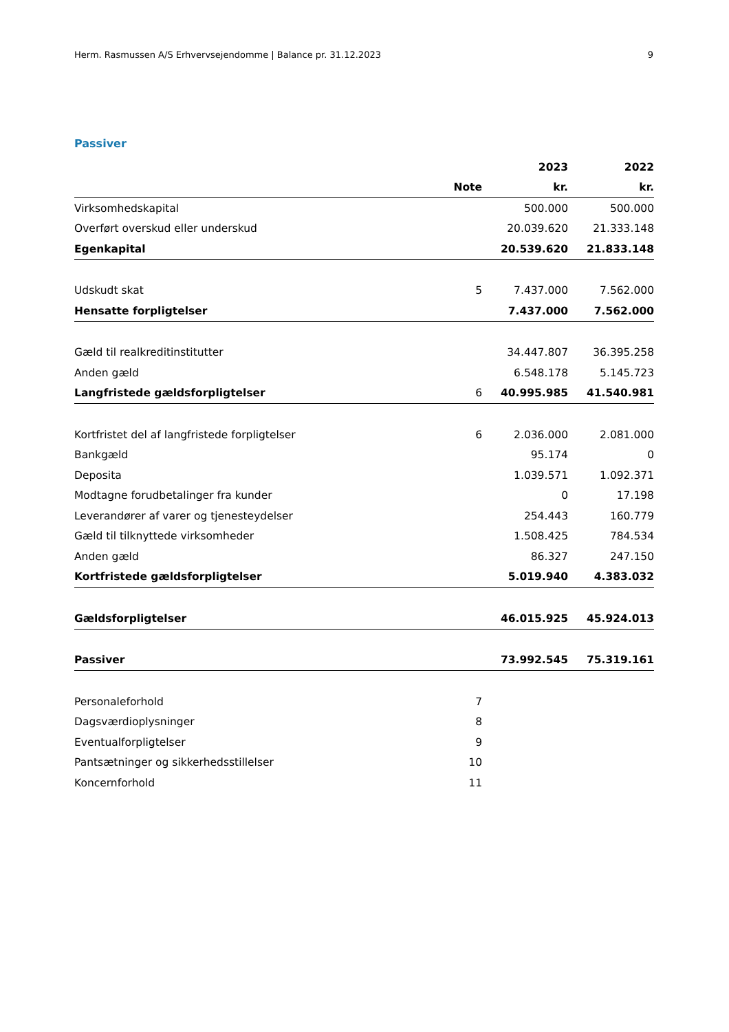Herm. Rasmussen A/S Erhvervsejendomme | Balance pr. 31.12.2023 9
Passiver
| | | 2023 | 2022 |
| --- | --- | --- | --- |
| | Note | kr. | kr. |
| Virksomhedskapital | | 500.000 | 500.000 |
| Overført overskud eller underskud | | 20.039.620 | 21.333.148 |
| Egenkapital | | 20.539.620 | 21.833.148 |
| Udskudt skat | 5 | 7.437.000 | 7.562.000 |
| Hensatte forpligtelser | | 7.437.000 | 7.562.000 |
| Gæld til realkreditinstitutter | | 34.447.807 | 36.395.258 |
| Anden gæld | | 6.548.178 | 5.145.723 |
| Langfristede gældsforpligtelser | 6 | 40.995.985 | 41.540.981 |
| Kortfristet del af langfristede forpligtelser | 6 | 2.036.000 | 2.081.000 |
| Bankgæld | | 95.174 | 0 |
| Deposita | | 1.039.571 | 1.092.371 |
| Modtagne forudbetalinger fra kunder | | 0 | 17.198 |
| Leverandører af varer og tjenesteydelser | | 254.443 | 160.779 |
| Gæld til tilknyttede virksomheder | | 1.508.425 | 784.534 |
| Anden gæld | | 86.327 | 247.150 |
| Kortfristede gældsforpligtelser | | 5.019.940 | 4.383.032 |
| Gældsforpligtelser | | 46.015.925 | 45.924.013 |
| Passiver | | 73.992.545 | 75.319.161 |
| Personaleforhold | 7 | | |
| Dagsværdioplysninger | 8 | | |
| Eventualforpligtelser | 9 | | |
| Pantsætninger og sikkerhedsstillelser | 10 | | |
| Koncernforhold | 11 | | |